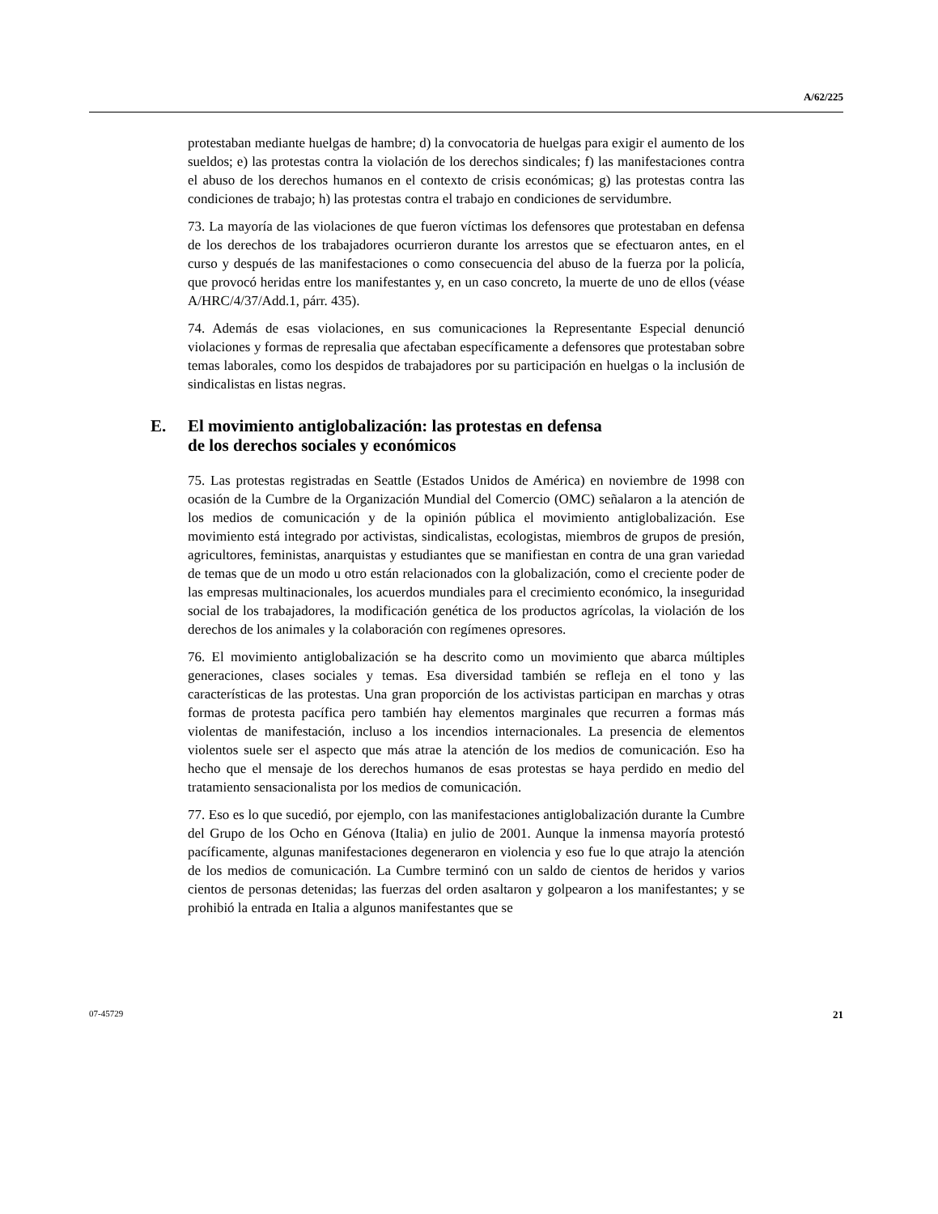A/62/225
protestaban mediante huelgas de hambre; d) la convocatoria de huelgas para exigir el aumento de los sueldos; e) las protestas contra la violación de los derechos sindicales; f) las manifestaciones contra el abuso de los derechos humanos en el contexto de crisis económicas; g) las protestas contra las condiciones de trabajo; h) las protestas contra el trabajo en condiciones de servidumbre.
73. La mayoría de las violaciones de que fueron víctimas los defensores que protestaban en defensa de los derechos de los trabajadores ocurrieron durante los arrestos que se efectuaron antes, en el curso y después de las manifestaciones o como consecuencia del abuso de la fuerza por la policía, que provocó heridas entre los manifestantes y, en un caso concreto, la muerte de uno de ellos (véase A/HRC/4/37/Add.1, párr. 435).
74. Además de esas violaciones, en sus comunicaciones la Representante Especial denunció violaciones y formas de represalia que afectaban específicamente a defensores que protestaban sobre temas laborales, como los despidos de trabajadores por su participación en huelgas o la inclusión de sindicalistas en listas negras.
E. El movimiento antiglobalización: las protestas en defensa
de los derechos sociales y económicos
75. Las protestas registradas en Seattle (Estados Unidos de América) en noviembre de 1998 con ocasión de la Cumbre de la Organización Mundial del Comercio (OMC) señalaron a la atención de los medios de comunicación y de la opinión pública el movimiento antiglobalización. Ese movimiento está integrado por activistas, sindicalistas, ecologistas, miembros de grupos de presión, agricultores, feministas, anarquistas y estudiantes que se manifiestan en contra de una gran variedad de temas que de un modo u otro están relacionados con la globalización, como el creciente poder de las empresas multinacionales, los acuerdos mundiales para el crecimiento económico, la inseguridad social de los trabajadores, la modificación genética de los productos agrícolas, la violación de los derechos de los animales y la colaboración con regímenes opresores.
76. El movimiento antiglobalización se ha descrito como un movimiento que abarca múltiples generaciones, clases sociales y temas. Esa diversidad también se refleja en el tono y las características de las protestas. Una gran proporción de los activistas participan en marchas y otras formas de protesta pacífica pero también hay elementos marginales que recurren a formas más violentas de manifestación, incluso a los incendios internacionales. La presencia de elementos violentos suele ser el aspecto que más atrae la atención de los medios de comunicación. Eso ha hecho que el mensaje de los derechos humanos de esas protestas se haya perdido en medio del tratamiento sensacionalista por los medios de comunicación.
77. Eso es lo que sucedió, por ejemplo, con las manifestaciones antiglobalización durante la Cumbre del Grupo de los Ocho en Génova (Italia) en julio de 2001. Aunque la inmensa mayoría protestó pacíficamente, algunas manifestaciones degeneraron en violencia y eso fue lo que atrajo la atención de los medios de comunicación. La Cumbre terminó con un saldo de cientos de heridos y varios cientos de personas detenidas; las fuerzas del orden asaltaron y golpearon a los manifestantes; y se prohibió la entrada en Italia a algunos manifestantes que se
07-45729 21